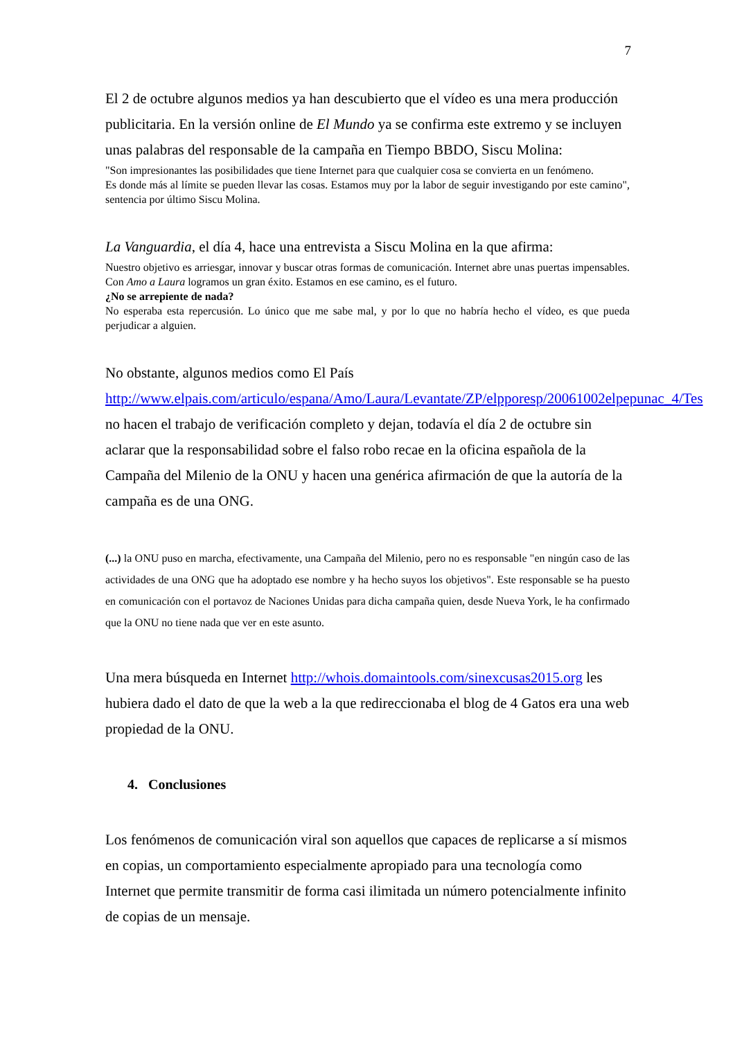7
El 2 de octubre algunos medios ya han descubierto que el vídeo es una mera producción publicitaria. En la versión online de El Mundo ya se confirma este extremo y se incluyen unas palabras del responsable de la campaña en Tiempo BBDO, Siscu Molina:
"Son impresionantes las posibilidades que tiene Internet para que cualquier cosa se convierta en un fenómeno.
Es donde más al límite se pueden llevar las cosas. Estamos muy por la labor de seguir investigando por este camino", sentencia por último Siscu Molina.
La Vanguardia, el día 4, hace una entrevista a Siscu Molina en la que afirma:
Nuestro objetivo es arriesgar, innovar y buscar otras formas de comunicación. Internet abre unas puertas impensables. Con Amo a Laura logramos un gran éxito. Estamos en ese camino, es el futuro.
¿No se arrepiente de nada?
No esperaba esta repercusión. Lo único que me sabe mal, y por lo que no habría hecho el vídeo, es que pueda perjudicar a alguien.
No obstante, algunos medios como El País http://www.elpais.com/articulo/espana/Amo/Laura/Levantate/ZP/elpporesp/20061002elpepunac_4/Tes no hacen el trabajo de verificación completo y dejan, todavía el día 2 de octubre sin aclarar que la responsabilidad sobre el falso robo recae en la oficina española de la Campaña del Milenio de la ONU y hacen una genérica afirmación de que la autoría de la campaña es de una ONG.
(...) la ONU puso en marcha, efectivamente, una Campaña del Milenio, pero no es responsable "en ningún caso de las actividades de una ONG que ha adoptado ese nombre y ha hecho suyos los objetivos". Este responsable se ha puesto en comunicación con el portavoz de Naciones Unidas para dicha campaña quien, desde Nueva York, le ha confirmado que la ONU no tiene nada que ver en este asunto.
Una mera búsqueda en Internet http://whois.domaintools.com/sinexcusas2015.org les hubiera dado el dato de que la web a la que redireccionaba el blog de 4 Gatos era una web propiedad de la ONU.
4. Conclusiones
Los fenómenos de comunicación viral son aquellos que capaces de replicarse a sí mismos en copias, un comportamiento especialmente apropiado para una tecnología como Internet que permite transmitir de forma casi ilimitada un número potencialmente infinito de copias de un mensaje.